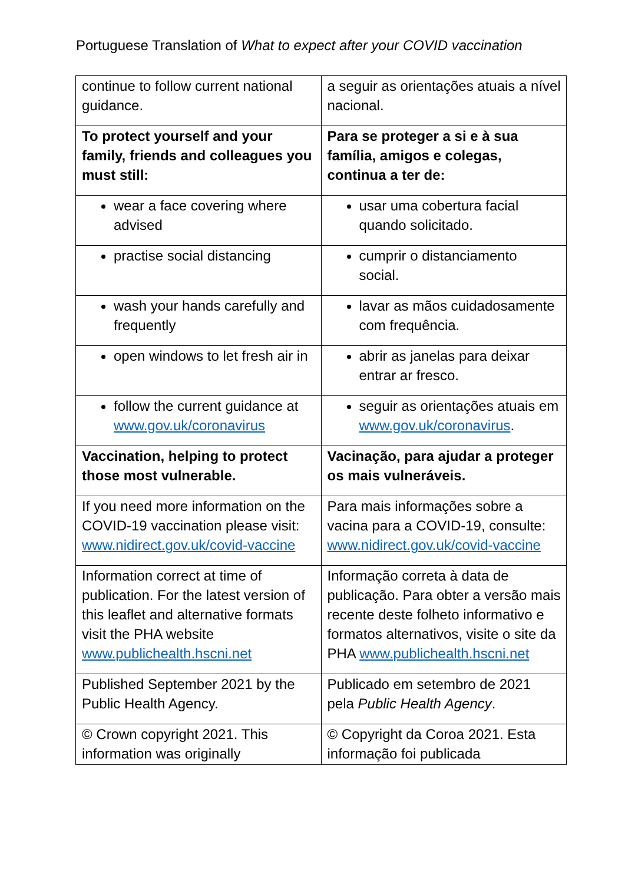Portuguese Translation of What to expect after your COVID vaccination
| continue to follow current national guidance. | a seguir as orientações atuais a nível nacional. |
| To protect yourself and your family, friends and colleagues you must still: | Para se proteger a si e à sua família, amigos e colegas, continua a ter de: |
| wear a face covering where advised | usar uma cobertura facial quando solicitado. |
| practise social distancing | cumprir o distanciamento social. |
| wash your hands carefully and frequently | lavar as mãos cuidadosamente com frequência. |
| open windows to let fresh air in | abrir as janelas para deixar entrar ar fresco. |
| follow the current guidance at www.gov.uk/coronavirus | seguir as orientações atuais em www.gov.uk/coronavirus . |
| Vaccination, helping to protect those most vulnerable. | Vacinação, para ajudar a proteger os mais vulneráveis. |
| If you need more information on the COVID-19 vaccination please visit: www.nidirect.gov.uk/covid-vaccine | Para mais informações sobre a vacina para a COVID-19, consulte: www.nidirect.gov.uk/covid-vaccine |
| Information correct at time of publication. For the latest version of this leaflet and alternative formats visit the PHA website www.publichealth.hscni.net | Informação correta à data de publicação. Para obter a versão mais recente deste folheto informativo e formatos alternativos, visite o site da PHA www.publichealth.hscni.net |
| Published September 2021 by the Public Health Agency. | Publicado em setembro de 2021 pela Public Health Agency . |
| © Crown copyright 2021. This information was originally | © Copyright da Coroa 2021. Esta informação foi publicada |